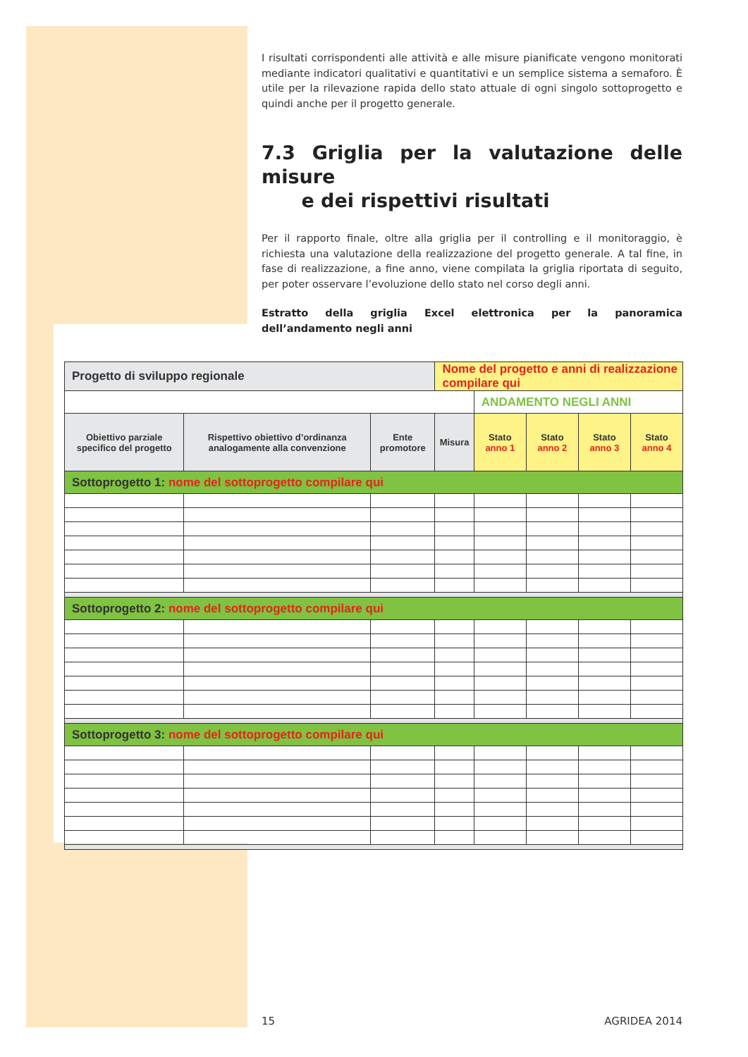I risultati corrispondenti alle attività e alle misure pianificate vengono monitorati mediante indicatori qualitativi e quantitativi e un semplice sistema a semaforo. È utile per la rilevazione rapida dello stato attuale di ogni singolo sottoprogetto e quindi anche per il progetto generale.
7.3 Griglia per la valutazione delle misure
e dei rispettivi risultati
Per il rapporto finale, oltre alla griglia per il controlling e il monitoraggio, è richiesta una valutazione della realizzazione del progetto generale. A tal fine, in fase di realizzazione, a fine anno, viene compilata la griglia riportata di seguito, per poter osservare l’evoluzione dello stato nel corso degli anni.
Estratto della griglia Excel elettronica per la panoramica dell’andamento negli anni
| Progetto di sviluppo regionale | | | Nome del progetto e anni di realizzazione compilare qui | | | | |
| --- | --- | --- | --- | --- | --- | --- | --- |
| | | | | ANDAMENTO NEGLI ANNI | | | |
| Obiettivo parziale specifico del progetto | Rispettivo obiettivo d’ordinanza analogamente alla convenzione | Ente promotore | Misura | Stato anno 1 | Stato anno 2 | Stato anno 3 | Stato anno 4 |
| Sottoprogetto 1: nome del sottoprogetto compilare qui | | | | | | | |
| Sottoprogetto 2: nome del sottoprogetto compilare qui | | | | | | | |
| Sottoprogetto 3: nome del sottoprogetto compilare qui | | | | | | | |
15 AGRIDEA 2014